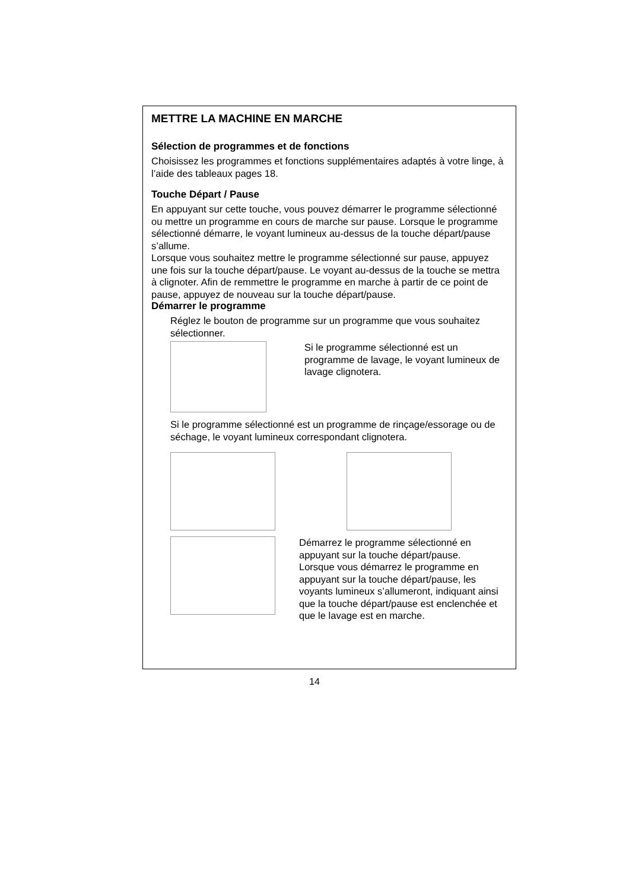METTRE LA MACHINE EN MARCHE
Sélection de programmes et de fonctions
Choisissez les programmes et fonctions supplémentaires adaptés à votre linge, à l’aide des tableaux pages 18.
Touche Départ / Pause
En appuyant sur cette touche, vous pouvez démarrer le programme sélectionné ou mettre un programme en cours de marche sur pause. Lorsque le programme sélectionné démarre, le voyant lumineux au-dessus de la touche départ/pause s’allume.
Lorsque vous souhaitez mettre le programme sélectionné sur pause, appuyez une fois sur la touche départ/pause. Le voyant au-dessus de la touche se mettra à clignoter. Afin de remmettre le programme en marche à partir de ce point de pause, appuyez de nouveau sur la touche départ/pause.
Démarrer le programme
Réglez le bouton de programme sur un programme que vous souhaitez sélectionner.
Si le programme sélectionné est un programme de lavage, le voyant lumineux de lavage clignotera.
Si le programme sélectionné est un programme de rinçage/essorage ou de séchage, le voyant lumineux correspondant clignotera.
Démarrez le programme sélectionné en appuyant sur la touche départ/pause.
Lorsque vous démarrez le programme en appuyant sur la touche départ/pause, les voyants lumineux s’allumeront, indiquant ainsi que la touche départ/pause est enclenchée et que le lavage est en marche.
14